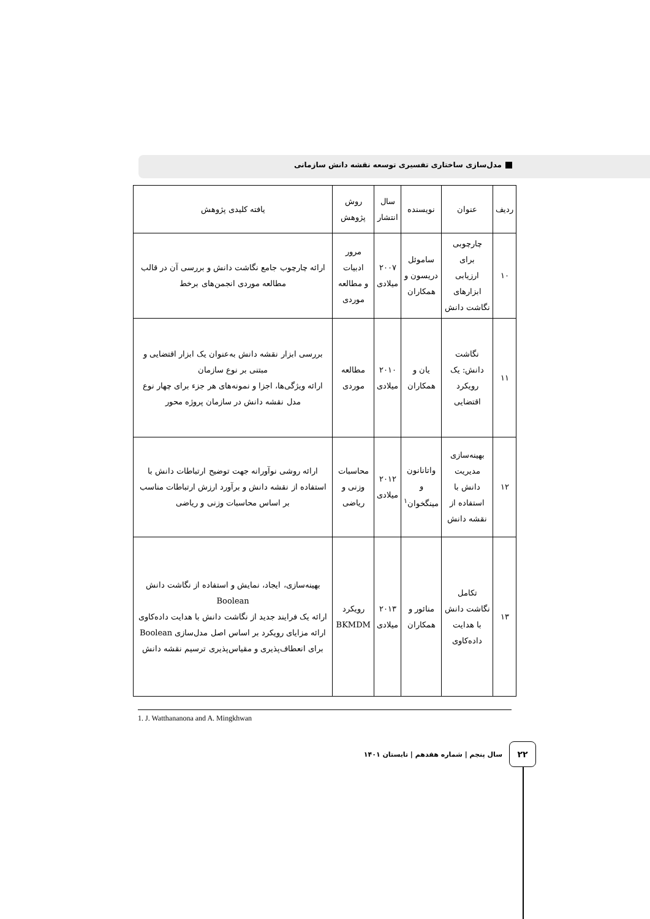مدل‌سازی ساختاری تفسیری توسعه نقشه دانش سازمانی
| ردیف | عنوان | نویسنده | سال انتشار | روش پژوهش | یافته کلیدی پژوهش |
| --- | --- | --- | --- | --- | --- |
| ۱۰ | چارچوبی برای ارزیابی ابزارهای نگاشت دانش | ساموئل دریسون و همکاران | ۲۰۰۷ میلادی | مرور ادبیات و مطالعه موردی | ارائه چارچوب جامع نگاشت دانش و بررسی آن در قالب مطالعه موردی انجمن‌های برخط |
| ۱۱ | نگاشت دانش: یک رویکرد اقتضایی | یان و همکاران | ۲۰۱۰ میلادی | مطالعه موردی | بررسی ابزار نقشه دانش به‌عنوان یک ابزار اقتضایی و مبتنی بر نوع سازمان ارائه ویژگی‌ها، اجزا و نمونه‌های هر جزء برای چهار نوع مدل نقشه دانش در سازمان پروژه محور |
| ۱۲ | بهینه‌سازی مدیریت دانش با استفاده از نقشه دانش | واتانانون و مینگخوان<sup>۱</sup> | ۲۰۱۲ میلادی | محاسبات وزنی و ریاضی | ارائه روشی نوآورانه جهت توضیح ارتباطات دانش با استفاده از نقشه دانش و برآورد ارزش ارتباطات مناسب بر اساس محاسبات وزنی و ریاضی |
| ۱۳ | تکامل نگاشت دانش با هدایت داده‌کاوی | منائور و همکاران | ۲۰۱۳ میلادی | رویکرد BKMDM | بهینه‌سازی، ایجاد، نمایش و استفاده از نگاشت دانش Boolean ارائه یک فرایند جدید از نگاشت دانش با هدایت داده‌کاوی ارائه مزایای رویکرد بر اساس اصل مدل‌سازی Boolean برای انعطاف‌پذیری و مقیاس‌پذیری ترسیم نقشه دانش |
1. J. Watthananona and A. Mingkhwan
سال پنجم | شماره هفدهم | تابستان ۱۴۰۱
۲۲